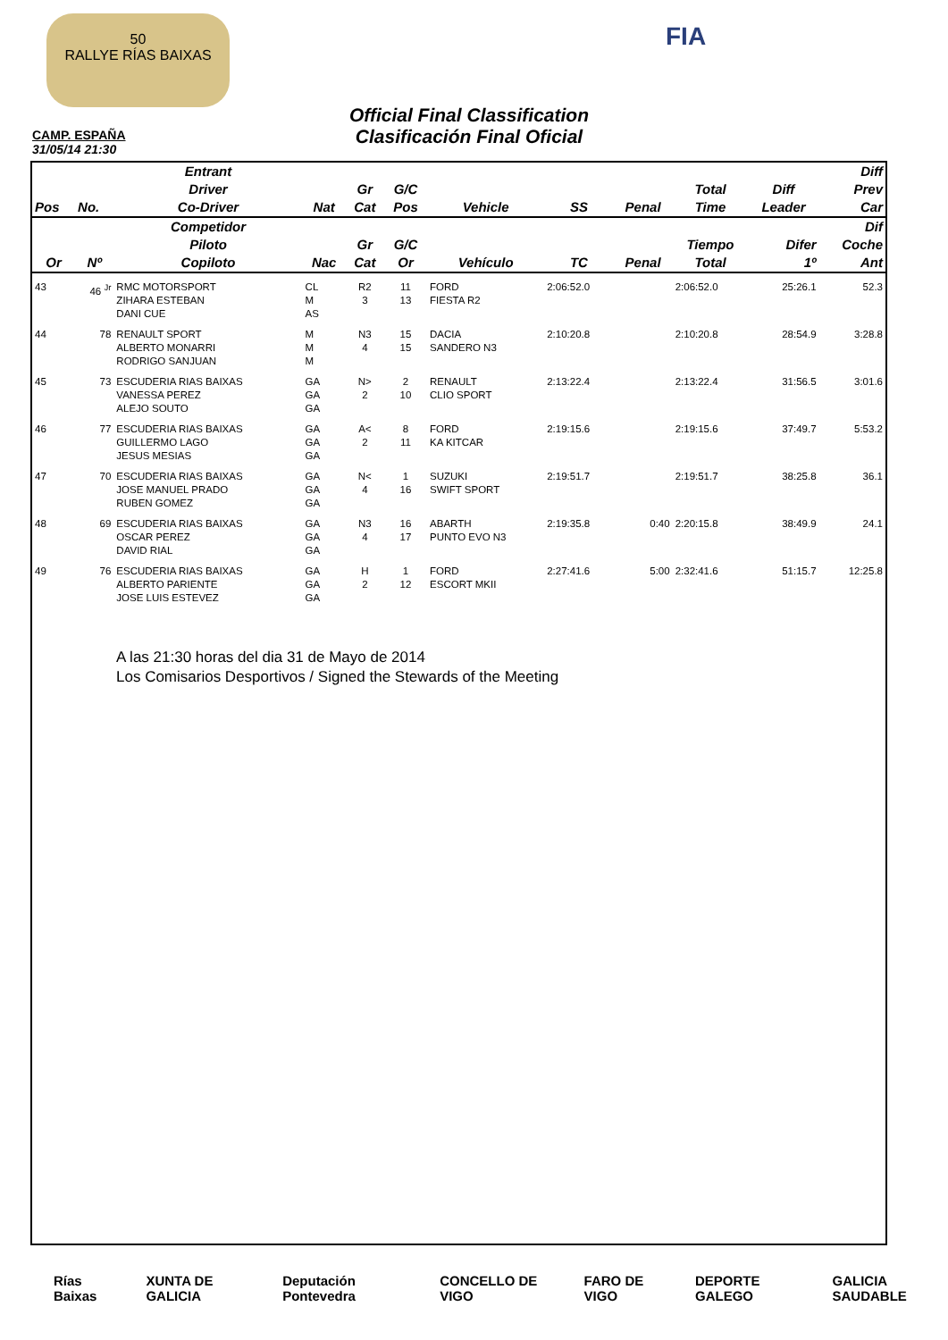50
RALLYE RÍAS BAIXAS
FIA
Official Final Classification
Clasificación Final Oficial
CAMP. ESPAÑA
31/05/14 21:30
| Pos | No. | Entrant Driver Co-Driver | Nat | Gr Cat | G/C Pos | Vehicle | SS | Penal | Total Time | Diff Leader | Diff Prev Car |
| --- | --- | --- | --- | --- | --- | --- | --- | --- | --- | --- | --- |
| Or | Nº | Competidor Piloto Copiloto | Nac | Gr Cat | G/C Or | Vehículo | TC | Penal | Tiempo Total | Difer 1º | Dif Coche Ant |
| 43 | 46 <sup>Jr</sup> | RMC MOTORSPORT ZIHARA ESTEBAN DANI CUE | CL M AS | R2 3 | 11 13 | FORD FIESTA R2 | 2:06:52.0 | | 2:06:52.0 | 25:26.1 | 52.3 |
| 44 | 78 | RENAULT SPORT ALBERTO MONARRI RODRIGO SANJUAN | M M M | N3 4 | 15 15 | DACIA SANDERO N3 | 2:10:20.8 | | 2:10:20.8 | 28:54.9 | 3:28.8 |
| 45 | 73 | ESCUDERIA RIAS BAIXAS VANESSA PEREZ ALEJO SOUTO | GA GA GA | N> 2 | 2 10 | RENAULT CLIO SPORT | 2:13:22.4 | | 2:13:22.4 | 31:56.5 | 3:01.6 |
| 46 | 77 | ESCUDERIA RIAS BAIXAS GUILLERMO LAGO JESUS MESIAS | GA GA GA | A< 2 | 8 11 | FORD KA KITCAR | 2:19:15.6 | | 2:19:15.6 | 37:49.7 | 5:53.2 |
| 47 | 70 | ESCUDERIA RIAS BAIXAS JOSE MANUEL PRADO RUBEN GOMEZ | GA GA GA | N< 4 | 1 16 | SUZUKI SWIFT SPORT | 2:19:51.7 | | 2:19:51.7 | 38:25.8 | 36.1 |
| 48 | 69 | ESCUDERIA RIAS BAIXAS OSCAR PEREZ DAVID RIAL | GA GA GA | N3 4 | 16 17 | ABARTH PUNTO EVO N3 | 2:19:35.8 | 0:40 | 2:20:15.8 | 38:49.9 | 24.1 |
| 49 | 76 | ESCUDERIA RIAS BAIXAS ALBERTO PARIENTE JOSE LUIS ESTEVEZ | GA GA GA | H 2 | 1 12 | FORD ESCORT MKII | 2:27:41.6 | 5:00 | 2:32:41.6 | 51:15.7 | 12:25.8 |
A las 21:30 horas del dia 31 de Mayo de 2014
Los Comisarios Desportivos / Signed the Stewards of the Meeting
Rías Baixas XUNTA DE GALICIA Deputación Pontevedra CONCELLO DE VIGO FARO DE VIGO DEPORTE GALEGO GALICIA SAUDABLE